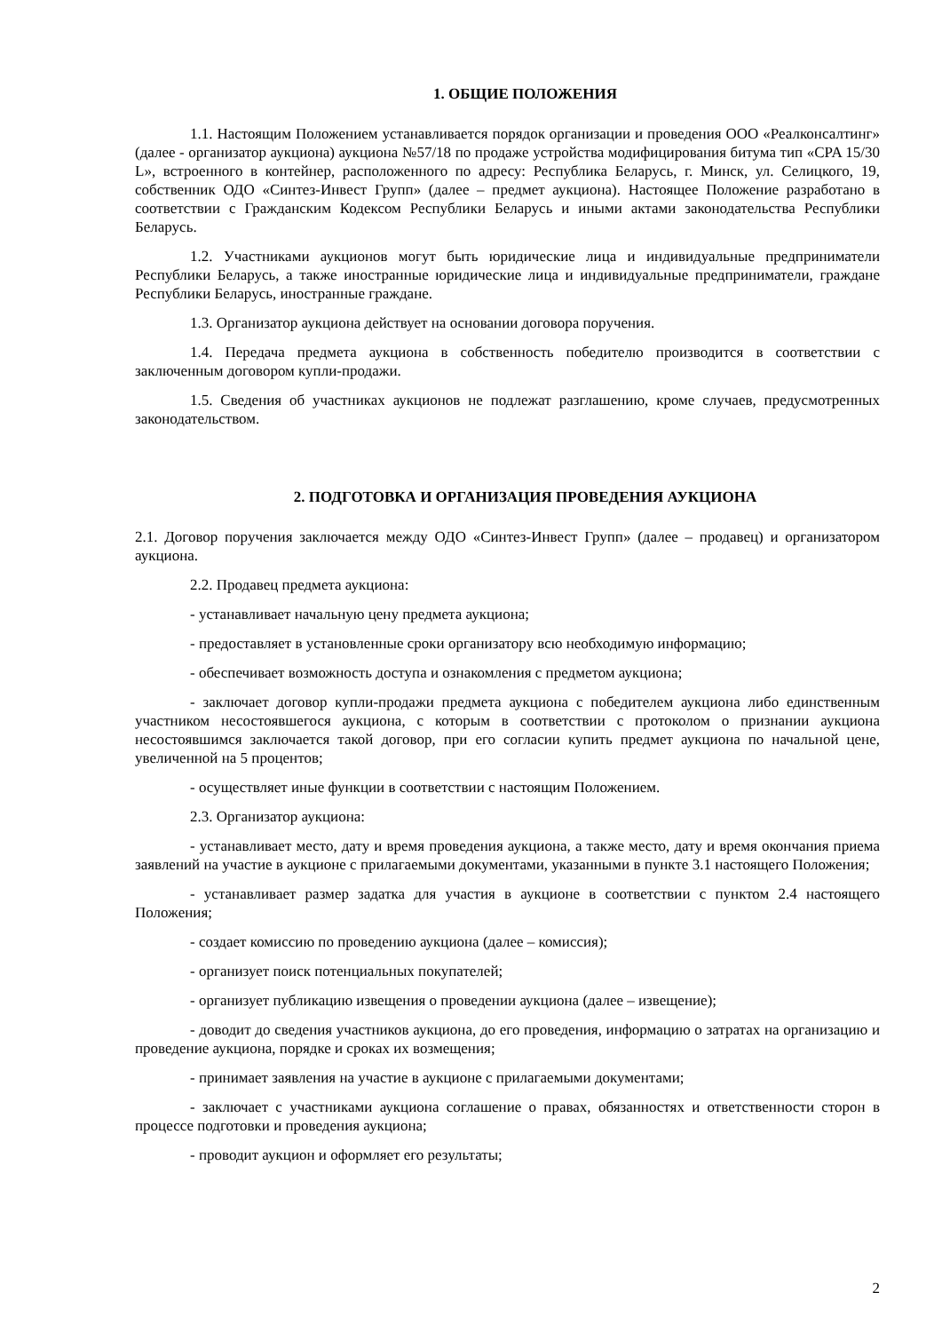1. ОБЩИЕ ПОЛОЖЕНИЯ
1.1. Настоящим Положением устанавливается порядок организации и проведения ООО «Реалконсалтинг» (далее - организатор аукциона) аукциона №57/18 по продаже устройства модифицирования битума тип «CPA 15/30 L», встроенного в контейнер, расположенного по адресу: Республика Беларусь, г. Минск, ул. Селицкого, 19, собственник ОДО «Синтез-Инвест Групп» (далее – предмет аукциона). Настоящее Положение разработано в соответствии с Гражданским Кодексом Республики Беларусь и иными актами законодательства Республики Беларусь.
1.2. Участниками аукционов могут быть юридические лица и индивидуальные предприниматели Республики Беларусь, а также иностранные юридические лица и индивидуальные предприниматели, граждане Республики Беларусь, иностранные граждане.
1.3. Организатор аукциона действует на основании договора поручения.
1.4. Передача предмета аукциона в собственность победителю производится в соответствии с заключенным договором купли-продажи.
1.5. Сведения об участниках аукционов не подлежат разглашению, кроме случаев, предусмотренных законодательством.
2. ПОДГОТОВКА И ОРГАНИЗАЦИЯ ПРОВЕДЕНИЯ АУКЦИОНА
2.1. Договор поручения заключается между ОДО «Синтез-Инвест Групп» (далее – продавец) и организатором аукциона.
2.2. Продавец предмета аукциона:
- устанавливает начальную цену предмета аукциона;
- предоставляет в установленные сроки организатору всю необходимую информацию;
- обеспечивает возможность доступа и ознакомления с предметом аукциона;
- заключает договор купли-продажи предмета аукциона с победителем аукциона либо единственным участником несостоявшегося аукциона, с которым в соответствии с протоколом о признании аукциона несостоявшимся заключается такой договор, при его согласии купить предмет аукциона по начальной цене, увеличенной на 5 процентов;
- осуществляет иные функции в соответствии с настоящим Положением.
2.3. Организатор аукциона:
- устанавливает место, дату и время проведения аукциона, а также место, дату и время окончания приема заявлений на участие в аукционе с прилагаемыми документами, указанными в пункте 3.1 настоящего Положения;
- устанавливает размер задатка для участия в аукционе в соответствии с пунктом 2.4 настоящего Положения;
- создает комиссию по проведению аукциона (далее – комиссия);
- организует поиск потенциальных покупателей;
- организует публикацию извещения о проведении аукциона (далее – извещение);
- доводит до сведения участников аукциона, до его проведения, информацию о затратах на организацию и проведение аукциона, порядке и сроках их возмещения;
- принимает заявления на участие в аукционе с прилагаемыми документами;
- заключает с участниками аукциона соглашение о правах, обязанностях и ответственности сторон в процессе подготовки и проведения аукциона;
- проводит аукцион и оформляет его результаты;
2